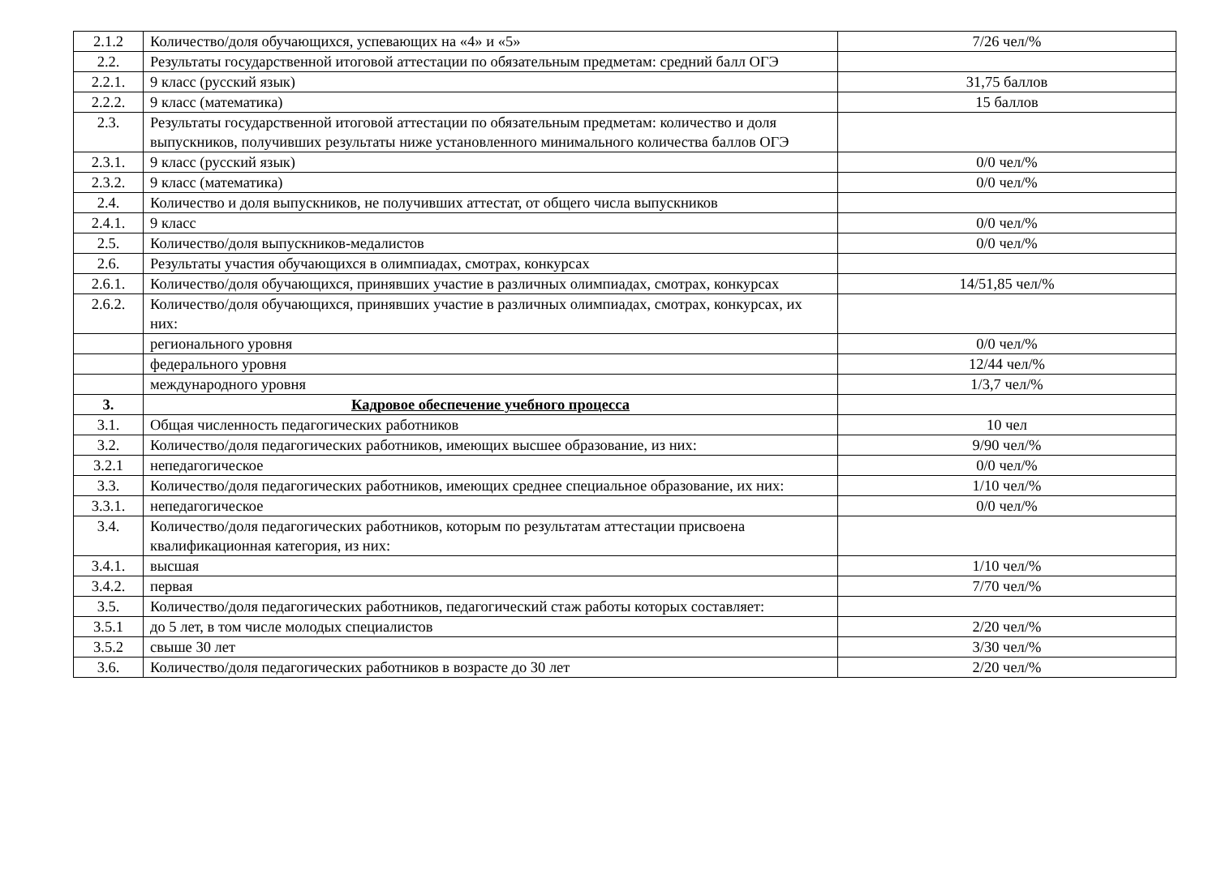| 2.1.2 | Количество/доля обучающихся, успевающих на «4» и «5» | 7/26 чел/% |
| 2.2. | Результаты государственной итоговой аттестации по обязательным предметам: средний балл ОГЭ | |
| 2.2.1. | 9 класс (русский язык) | 31,75 баллов |
| 2.2.2. | 9 класс (математика) | 15 баллов |
| 2.3. | Результаты государственной итоговой аттестации по обязательным предметам: количество и доля выпускников, получивших результаты ниже установленного минимального количества баллов ОГЭ | |
| 2.3.1. | 9 класс (русский язык) | 0/0 чел/% |
| 2.3.2. | 9 класс (математика) | 0/0 чел/% |
| 2.4. | Количество и доля выпускников, не получивших аттестат, от общего числа выпускников | |
| 2.4.1. | 9 класс | 0/0 чел/% |
| 2.5. | Количество/доля выпускников-медалистов | 0/0 чел/% |
| 2.6. | Результаты участия обучающихся в олимпиадах, смотрах, конкурсах | |
| 2.6.1. | Количество/доля обучающихся, принявших участие в различных олимпиадах, смотрах, конкурсах | 14/51,85 чел/% |
| 2.6.2. | Количество/доля обучающихся, принявших участие в различных олимпиадах, смотрах, конкурсах, их них: | |
| | регионального уровня | 0/0 чел/% |
| | федерального уровня | 12/44 чел/% |
| | международного уровня | 1/3,7 чел/% |
| 3. | Кадровое обеспечение учебного процесса | |
| 3.1. | Общая численность педагогических работников | 10 чел |
| 3.2. | Количество/доля педагогических работников, имеющих высшее образование, из них: | 9/90 чел/% |
| 3.2.1 | непедагогическое | 0/0 чел/% |
| 3.3. | Количество/доля педагогических работников, имеющих среднее специальное образование, их них: | 1/10 чел/% |
| 3.3.1. | непедагогическое | 0/0 чел/% |
| 3.4. | Количество/доля педагогических работников, которым по результатам аттестации присвоена квалификационная категория, из них: | |
| 3.4.1. | высшая | 1/10 чел/% |
| 3.4.2. | первая | 7/70 чел/% |
| 3.5. | Количество/доля педагогических работников, педагогический стаж работы которых составляет: | |
| 3.5.1 | до 5 лет, в том числе молодых специалистов | 2/20 чел/% |
| 3.5.2 | свыше 30 лет | 3/30 чел/% |
| 3.6. | Количество/доля педагогических работников в возрасте до 30 лет | 2/20 чел/% |